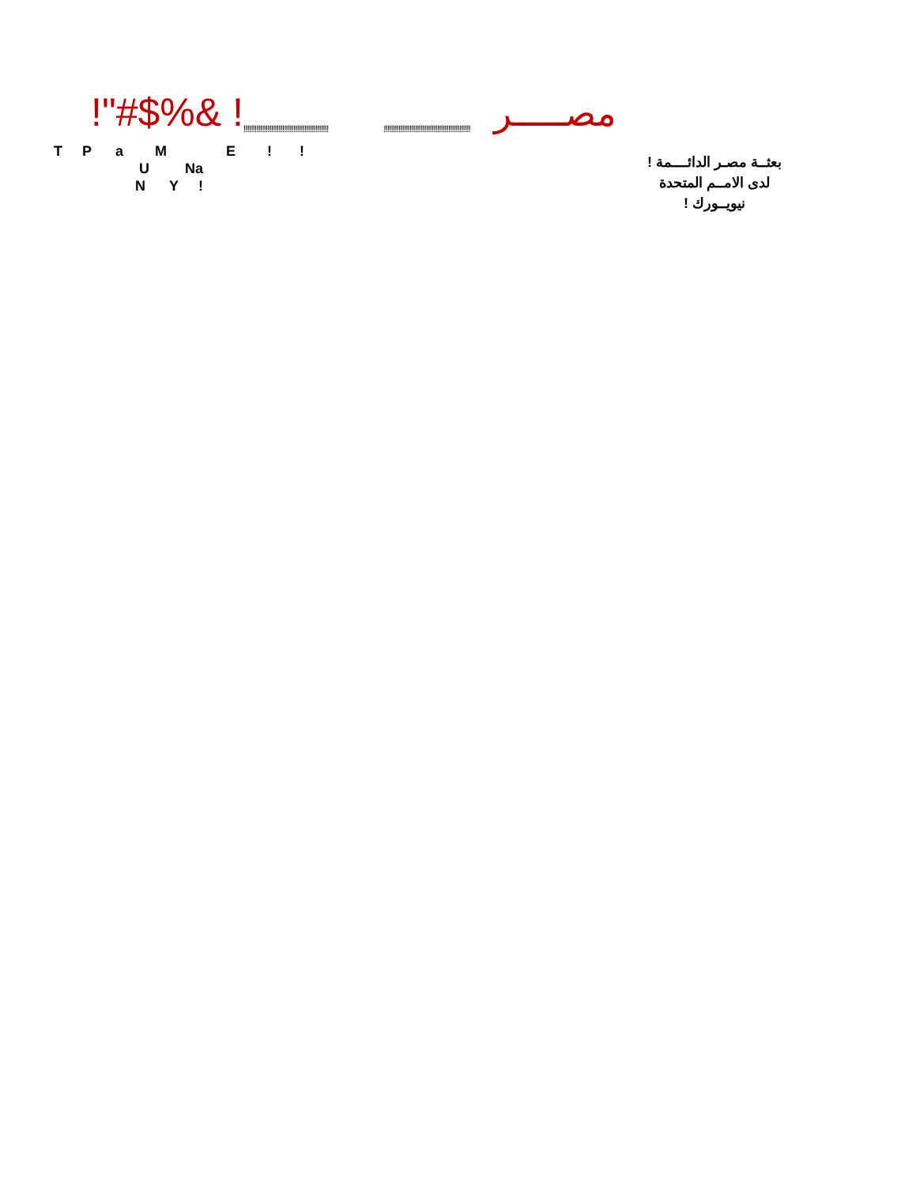!"#$%& !!!!!!!!!!!!!!!!!!!!!!!!!!!!!!!!!!!!!!!!!!!!!!! !!!!!!!!!!!!!!!!!!!!!!!!!!!!!!!!!!!!!!!!!!!!!!! مصـــــر
T P a M E ! !
U Na
N Y !
بعثــة مصـر الدائــــمة !
لدى الامــم المتحدة
نيويــورك !